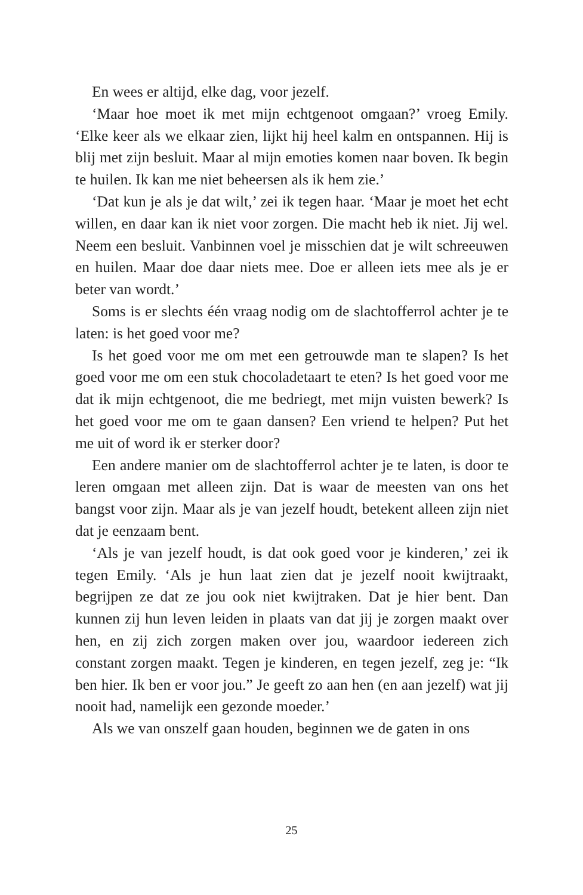En wees er altijd, elke dag, voor jezelf.
‘Maar hoe moet ik met mijn echtgenoot omgaan?’ vroeg Emily. ‘Elke keer als we elkaar zien, lijkt hij heel kalm en ontspannen. Hij is blij met zijn besluit. Maar al mijn emoties komen naar boven. Ik begin te huilen. Ik kan me niet beheersen als ik hem zie.’
‘Dat kun je als je dat wilt,’ zei ik tegen haar. ‘Maar je moet het echt willen, en daar kan ik niet voor zorgen. Die macht heb ik niet. Jij wel. Neem een besluit. Vanbinnen voel je misschien dat je wilt schreeuwen en huilen. Maar doe daar niets mee. Doe er alleen iets mee als je er beter van wordt.’
Soms is er slechts één vraag nodig om de slachtofferrol achter je te laten: is het goed voor me?
Is het goed voor me om met een getrouwde man te slapen? Is het goed voor me om een stuk chocoladetaart te eten? Is het goed voor me dat ik mijn echtgenoot, die me bedriegt, met mijn vuisten bewerk? Is het goed voor me om te gaan dansen? Een vriend te helpen? Put het me uit of word ik er sterker door?
Een andere manier om de slachtofferrol achter je te laten, is door te leren omgaan met alleen zijn. Dat is waar de meesten van ons het bangst voor zijn. Maar als je van jezelf houdt, betekent alleen zijn niet dat je eenzaam bent.
‘Als je van jezelf houdt, is dat ook goed voor je kinderen,’ zei ik tegen Emily. ‘Als je hun laat zien dat je jezelf nooit kwijtraakt, begrijpen ze dat ze jou ook niet kwijtraken. Dat je hier bent. Dan kunnen zij hun leven leiden in plaats van dat jij je zorgen maakt over hen, en zij zich zorgen maken over jou, waardoor iedereen zich constant zorgen maakt. Tegen je kinderen, en tegen jezelf, zeg je: “Ik ben hier. Ik ben er voor jou.” Je geeft zo aan hen (en aan jezelf) wat jij nooit had, namelijk een gezonde moeder.’
Als we van onszelf gaan houden, beginnen we de gaten in ons
25